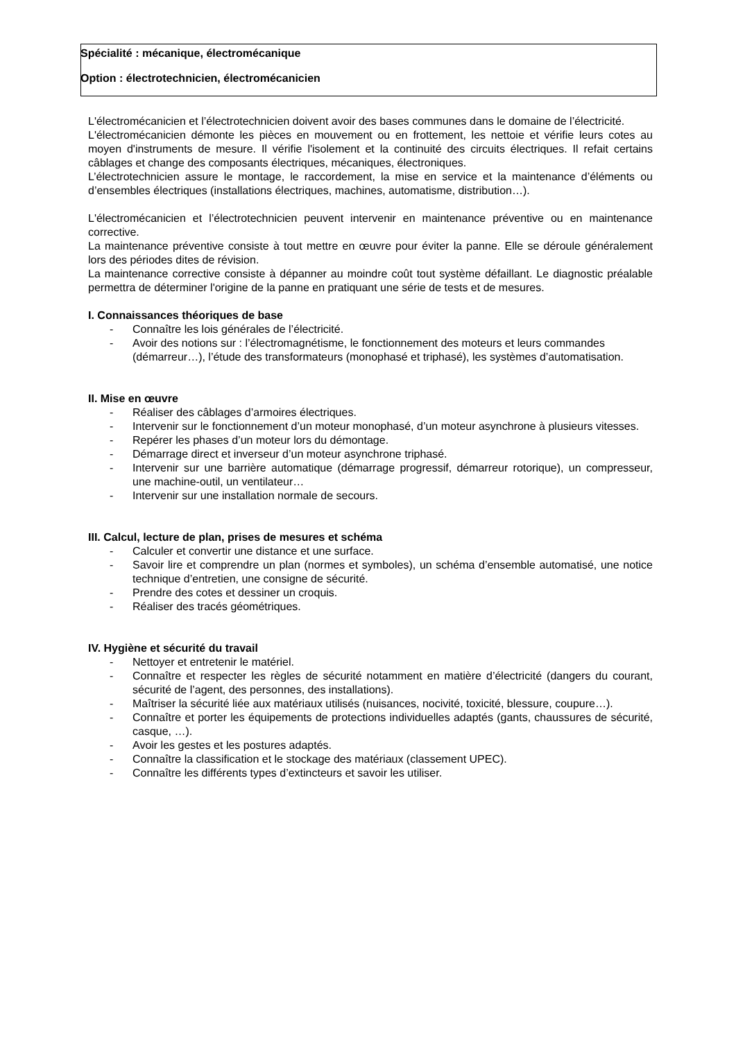Spécialité : mécanique, électromécanique
Option : électrotechnicien, électromécanicien
L'électromécanicien et l’électrotechnicien doivent avoir des bases communes dans le domaine de l’électricité.
L'électromécanicien démonte les pièces en mouvement ou en frottement, les nettoie et vérifie leurs cotes au moyen d'instruments de mesure. Il vérifie l'isolement et la continuité des circuits électriques. Il refait certains câblages et change des composants électriques, mécaniques, électroniques.
L’électrotechnicien assure le montage, le raccordement, la mise en service et la maintenance d’éléments ou d’ensembles électriques (installations électriques, machines, automatisme, distribution…).
L'électromécanicien et l’électrotechnicien peuvent intervenir en maintenance préventive ou en maintenance corrective.
La maintenance préventive consiste à tout mettre en œuvre pour éviter la panne. Elle se déroule généralement lors des périodes dites de révision.
La maintenance corrective consiste à dépanner au moindre coût tout système défaillant. Le diagnostic préalable permettra de déterminer l'origine de la panne en pratiquant une série de tests et de mesures.
I. Connaissances théoriques de base
- Connaître les lois générales de l’électricité.
- Avoir des notions sur : l’électromagnétisme, le fonctionnement des moteurs et leurs commandes (démarreur…), l’étude des transformateurs (monophasé et triphasé), les systèmes d’automatisation.
II. Mise en œuvre
- Réaliser des câblages d’armoires électriques.
- Intervenir sur le fonctionnement d’un moteur monophasé, d’un moteur asynchrone à plusieurs vitesses.
- Repérer les phases d’un moteur lors du démontage.
- Démarrage direct et inverseur d’un moteur asynchrone triphasé.
- Intervenir sur une barrière automatique (démarrage progressif, démarreur rotorique), un compresseur, une machine-outil, un ventilateur…
- Intervenir sur une installation normale de secours.
III. Calcul, lecture de plan, prises de mesures et schéma
- Calculer et convertir une distance et une surface.
- Savoir lire et comprendre un plan (normes et symboles), un schéma d’ensemble automatisé, une notice technique d’entretien, une consigne de sécurité.
- Prendre des cotes et dessiner un croquis.
- Réaliser des tracés géométriques.
IV. Hygiène et sécurité du travail
- Nettoyer et entretenir le matériel.
- Connaître et respecter les règles de sécurité notamment en matière d’électricité (dangers du courant, sécurité de l’agent, des personnes, des installations).
- Maîtriser la sécurité liée aux matériaux utilisés (nuisances, nocivité, toxicité, blessure, coupure…).
- Connaître et porter les équipements de protections individuelles adaptés (gants, chaussures de sécurité, casque, …).
- Avoir les gestes et les postures adaptés.
- Connaître la classification et le stockage des matériaux (classement UPEC).
- Connaître les différents types d’extincteurs et savoir les utiliser.